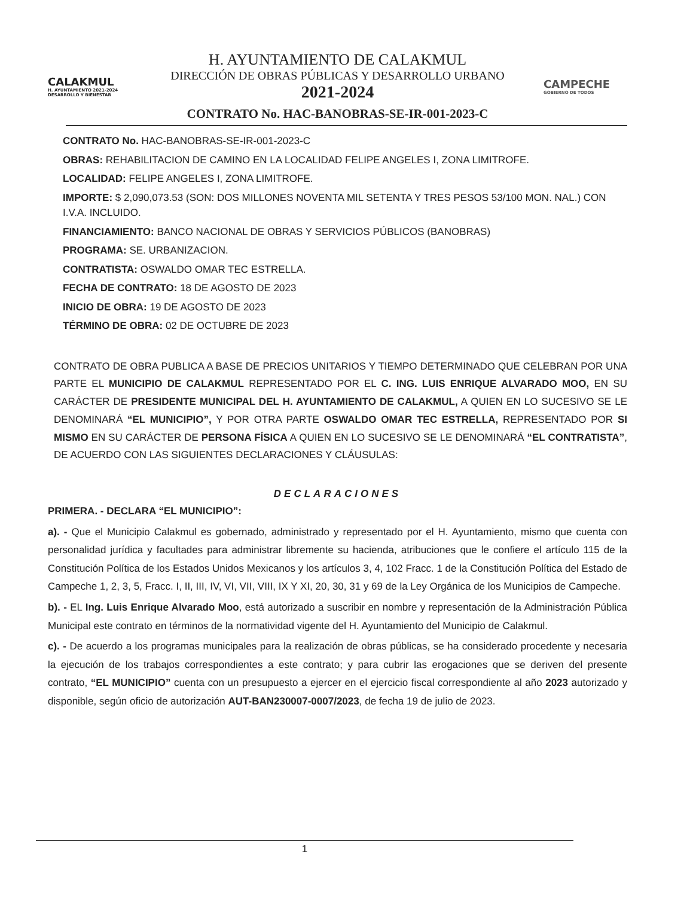CALAKMUL
H. AYUNTAMIENTO 2021-2024 DESARROLLO Y BIENESTAR
H. AYUNTAMIENTO DE CALAKMUL
DIRECCIÓN DE OBRAS PÚBLICAS Y DESARROLLO URBANO
2021-2024
CONTRATO No. HAC-BANOBRAS-SE-IR-001-2023-C
CAMPECHE
GOBIERNO DE TODOS
CONTRATO No. HAC-BANOBRAS-SE-IR-001-2023-C
OBRAS: REHABILITACION DE CAMINO EN LA LOCALIDAD FELIPE ANGELES I, ZONA LIMITROFE.
LOCALIDAD: FELIPE ANGELES I, ZONA LIMITROFE.
IMPORTE: $ 2,090,073.53 (SON: DOS MILLONES NOVENTA MIL SETENTA Y TRES PESOS 53/100 MON. NAL.) CON I.V.A. INCLUIDO.
FINANCIAMIENTO: BANCO NACIONAL DE OBRAS Y SERVICIOS PÚBLICOS (BANOBRAS)
PROGRAMA: SE. URBANIZACION.
CONTRATISTA: OSWALDO OMAR TEC ESTRELLA.
FECHA DE CONTRATO: 18 DE AGOSTO DE 2023
INICIO DE OBRA: 19 DE AGOSTO DE 2023
TÉRMINO DE OBRA: 02 DE OCTUBRE DE 2023
CONTRATO DE OBRA PUBLICA A BASE DE PRECIOS UNITARIOS Y TIEMPO DETERMINADO QUE CELEBRAN POR UNA PARTE EL MUNICIPIO DE CALAKMUL REPRESENTADO POR EL C. ING. LUIS ENRIQUE ALVARADO MOO, EN SU CARÁCTER DE PRESIDENTE MUNICIPAL DEL H. AYUNTAMIENTO DE CALAKMUL, A QUIEN EN LO SUCESIVO SE LE DENOMINARÁ “EL MUNICIPIO”, Y POR OTRA PARTE OSWALDO OMAR TEC ESTRELLA, REPRESENTADO POR SI MISMO EN SU CARÁCTER DE PERSONA FÍSICA A QUIEN EN LO SUCESIVO SE LE DENOMINARÁ “EL CONTRATISTA”, DE ACUERDO CON LAS SIGUIENTES DECLARACIONES Y CLÁUSULAS:
DECLARACIONES
PRIMERA. - DECLARA “EL MUNICIPIO”:
a). - Que el Municipio Calakmul es gobernado, administrado y representado por el H. Ayuntamiento, mismo que cuenta con personalidad jurídica y facultades para administrar libremente su hacienda, atribuciones que le confiere el artículo 115 de la Constitución Política de los Estados Unidos Mexicanos y los artículos 3, 4, 102 Fracc. 1 de la Constitución Política del Estado de Campeche 1, 2, 3, 5, Fracc. I, II, III, IV, VI, VII, VIII, IX Y XI, 20, 30, 31 y 69 de la Ley Orgánica de los Municipios de Campeche.
b). - EL Ing. Luis Enrique Alvarado Moo, está autorizado a suscribir en nombre y representación de la Administración Pública Municipal este contrato en términos de la normatividad vigente del H. Ayuntamiento del Municipio de Calakmul.
c). - De acuerdo a los programas municipales para la realización de obras públicas, se ha considerado procedente y necesaria la ejecución de los trabajos correspondientes a este contrato; y para cubrir las erogaciones que se deriven del presente contrato, “EL MUNICIPIO” cuenta con un presupuesto a ejercer en el ejercicio fiscal correspondiente al año 2023 autorizado y disponible, según oficio de autorización AUT-BAN230007-0007/2023, de fecha 19 de julio de 2023.
1